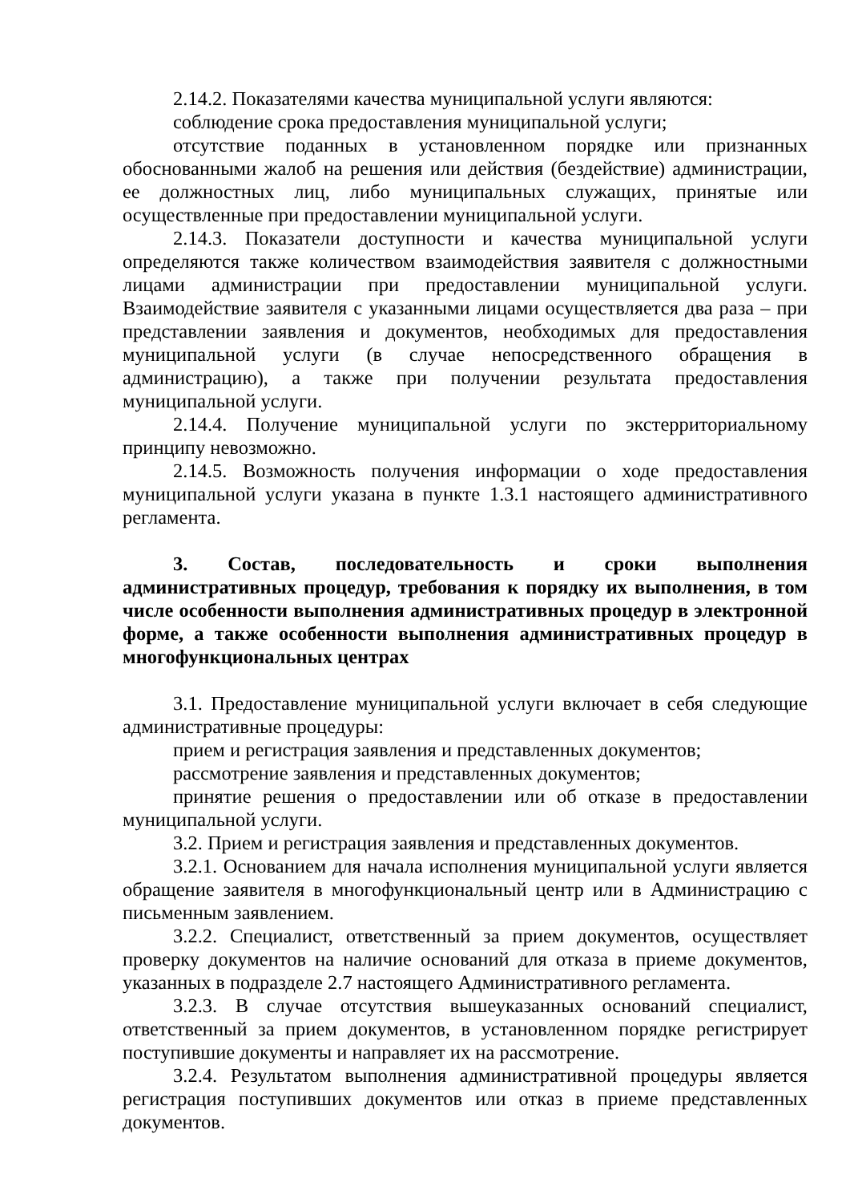2.14.2. Показателями качества муниципальной услуги являются:
соблюдение срока предоставления муниципальной услуги;
отсутствие поданных в установленном порядке или признанных обоснованными жалоб на решения или действия (бездействие) администрации, ее должностных лиц, либо муниципальных служащих, принятые или осуществленные при предоставлении муниципальной услуги.
2.14.3. Показатели доступности и качества муниципальной услуги определяются также количеством взаимодействия заявителя с должностными лицами администрации при предоставлении муниципальной услуги. Взаимодействие заявителя с указанными лицами осуществляется два раза – при представлении заявления и документов, необходимых для предоставления муниципальной услуги (в случае непосредственного обращения в администрацию), а также при получении результата предоставления муниципальной услуги.
2.14.4. Получение муниципальной услуги по экстерриториальному принципу невозможно.
2.14.5. Возможность получения информации о ходе предоставления муниципальной услуги указана в пункте 1.3.1 настоящего административного регламента.
3. Состав, последовательность и сроки выполнения административных процедур, требования к порядку их выполнения, в том числе особенности выполнения административных процедур в электронной форме, а также особенности выполнения административных процедур в многофункциональных центрах
3.1. Предоставление муниципальной услуги включает в себя следующие административные процедуры:
прием и регистрация заявления и представленных документов;
рассмотрение заявления и представленных документов;
принятие решения о предоставлении или об отказе в предоставлении муниципальной услуги.
3.2. Прием и регистрация заявления и представленных документов.
3.2.1. Основанием для начала исполнения муниципальной услуги является обращение заявителя в многофункциональный центр или в Администрацию с письменным заявлением.
3.2.2. Специалист, ответственный за прием документов, осуществляет проверку документов на наличие оснований для отказа в приеме документов, указанных в подразделе 2.7 настоящего Административного регламента.
3.2.3. В случае отсутствия вышеуказанных оснований специалист, ответственный за прием документов, в установленном порядке регистрирует поступившие документы и направляет их на рассмотрение.
3.2.4. Результатом выполнения административной процедуры является регистрация поступивших документов или отказ в приеме представленных документов.